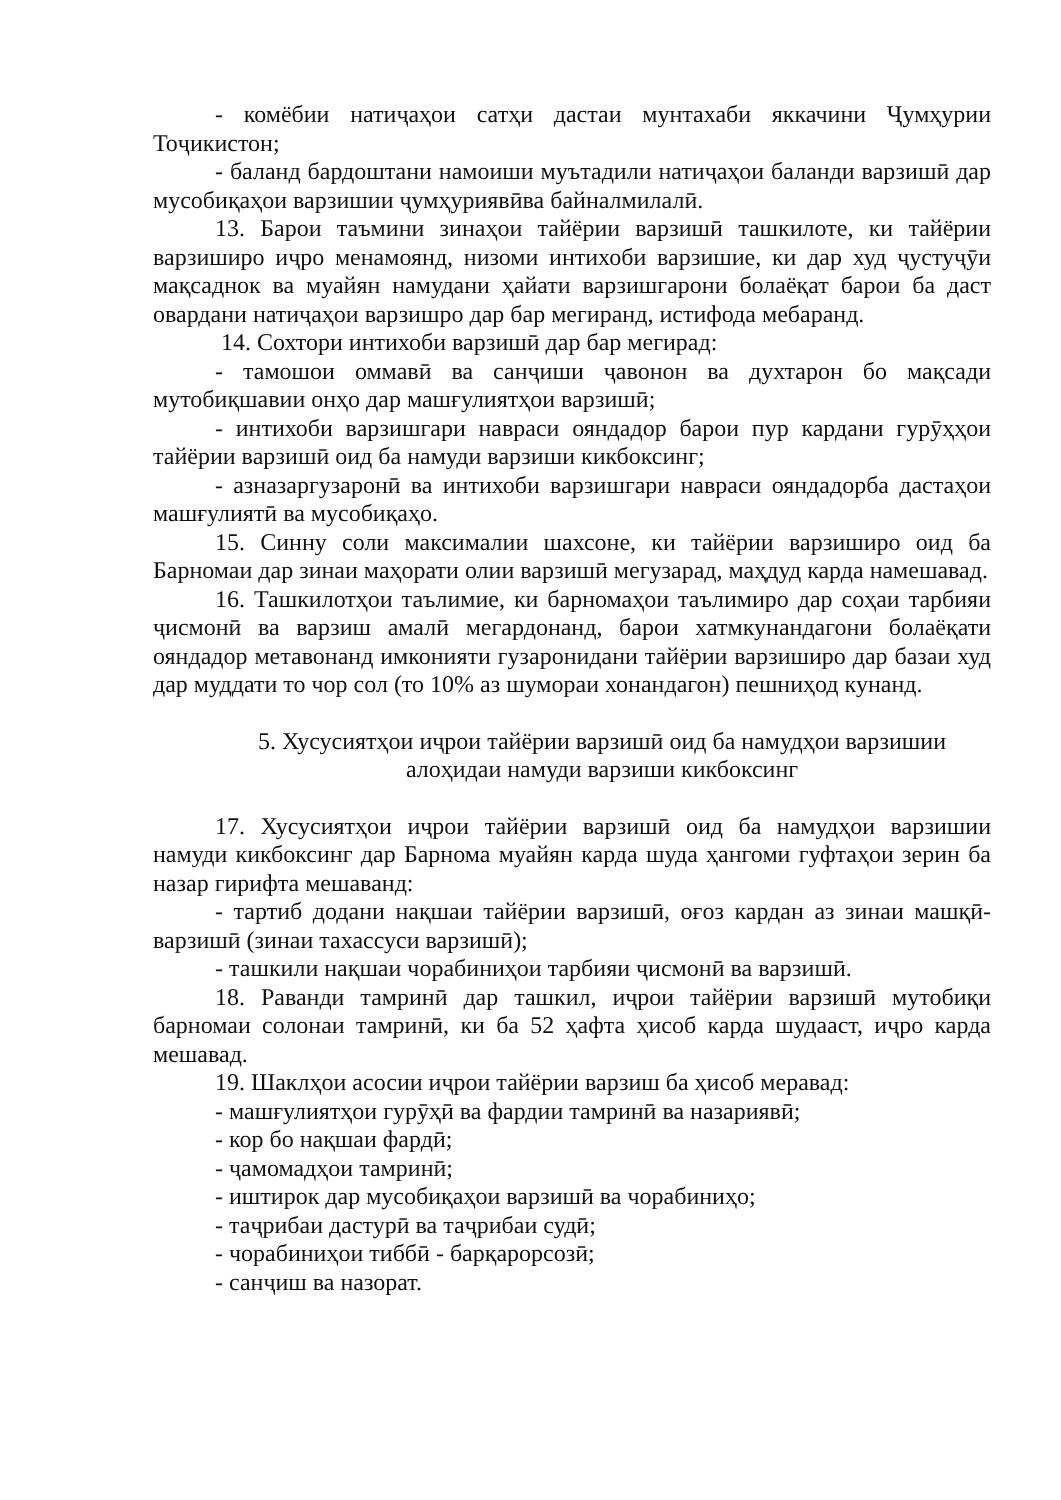- комёбии натиҷаҳои сатҳи дастаи мунтахаби яккачини Ҷумҳурии Тоҷикистон;
- баланд бардоштани намоиши муътадили натиҷаҳои баланди варзишӣ дар мусобиқаҳои варзишии ҷумҳуриявӣва байналмилалӣ.
13. Барои таъмини зинаҳои тайёрии варзишӣ ташкилоте, ки тайёрии варзиширо иҷро менамоянд, низоми интихоби варзишие, ки дар худ ҷустуҷӯи мақсаднок ва муайян намудани ҳайати варзишгарони болаёқат барои ба даст овардани натиҷаҳои варзишро дар бар мегиранд, истифода мебаранд.
14. Сохтори интихоби варзишӣ дар бар мегирад:
- тамошои оммавӣ ва санҷиши ҷавонон ва духтарон бо мақсади мутобиқшавии онҳо дар машғулиятҳои варзишӣ;
- интихоби варзишгари навраси ояндадор барои пур кардани гурӯҳҳои тайёрии варзишӣ оид ба намуди варзиши кикбоксинг;
- азназаргузаронӣ ва интихоби варзишгари навраси ояндадорба дастаҳои машғулиятӣ ва мусобиқаҳо.
15. Синну соли максималии шахсоне, ки тайёрии варзиширо оид ба Барномаи дар зинаи маҳорати олии варзишӣ мегузарад, маҳдуд карда намешавад.
16. Ташкилотҳои таълимие, ки барномаҳои таълимиро дар соҳаи тарбияи ҷисмонӣ ва варзиш амалӣ мегардонанд, барои хатмкунандагони болаёқати ояндадор метавонанд имконияти гузаронидани тайёрии варзиширо дар базаи худ дар муддати то чор сол (то 10% аз шумораи хонандагон) пешниҳод кунанд.
5. Хусусиятҳои иҷрои тайёрии варзишӣ оид ба намудҳои варзишии алоҳидаи намуди варзиши кикбоксинг
17. Хусусиятҳои иҷрои тайёрии варзишӣ оид ба намудҳои варзишии намуди кикбоксинг дар Барнома муайян карда шуда ҳангоми гуфтаҳои зерин ба назар гирифта мешаванд:
- тартиб додани нақшаи тайёрии варзишӣ, оғоз кардан аз зинаи машқӣ-варзишӣ (зинаи тахассуси варзишӣ);
- ташкили нақшаи чорабиниҳои тарбияи ҷисмонӣ ва варзишӣ.
18. Раванди тамринӣ дар ташкил, иҷрои тайёрии варзишӣ мутобиқи барномаи солонаи тамринӣ, ки ба 52 ҳафта ҳисоб карда шудааст, иҷро карда мешавад.
19. Шаклҳои асосии иҷрои тайёрии варзиш ба ҳисоб меравад:
- машғулиятҳои гурӯҳӣ ва фардии тамринӣ ва назариявӣ;
- кор бо нақшаи фардӣ;
- ҷамомадҳои тамринӣ;
- иштирок дар мусобиқаҳои варзишӣ ва чорабиниҳо;
- таҷрибаи дастурӣ ва таҷрибаи судӣ;
- чорабиниҳои тиббӣ - барқарорсозӣ;
- санҷиш ва назорат.